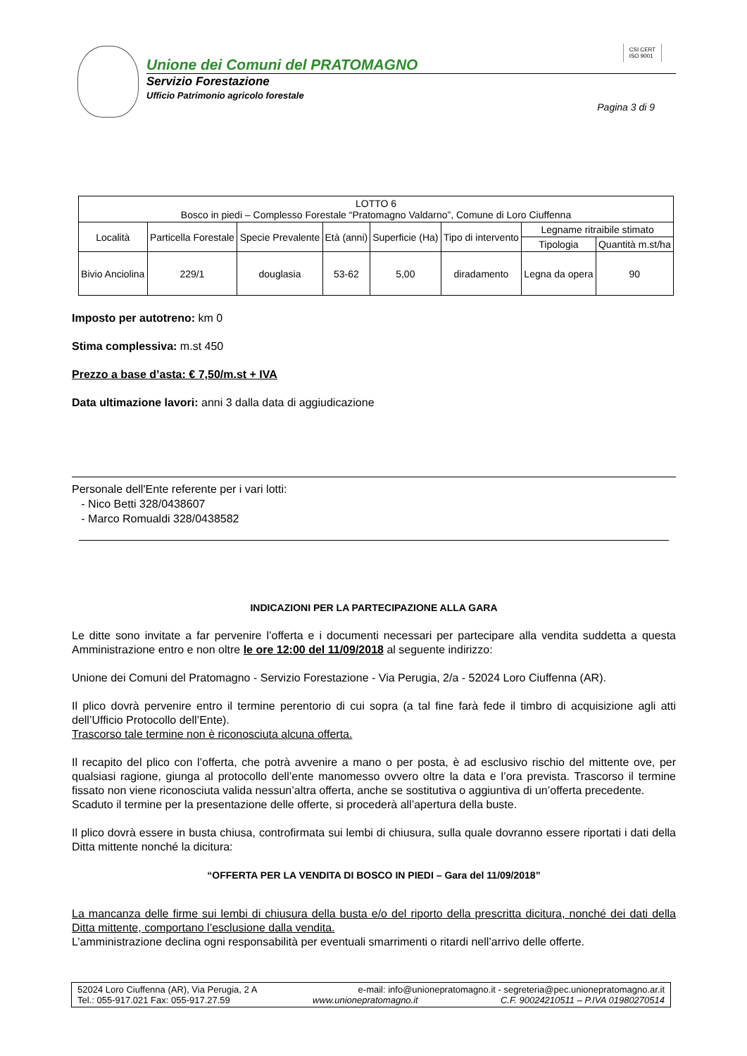Unione dei Comuni del PRATOMAGNO
Servizio Forestazione
Ufficio Patrimonio agricolo forestale
CSI CERT
ISO 9001
Pagina 3 di 9
| LOTTO 6 Bosco in piedi – Complesso Forestale “Pratomagno Valdarno”, Comune di Loro Ciuffenna | | | | | | | |
| Località | Particella Forestale | Specie Prevalente | Età (anni) | Superficie (Ha) | Tipo di intervento | Legname ritraibile stimato | |
| | | | | | | Tipologia | Quantità m.st/ha |
| Bivio Anciolina | 229/1 | douglasia | 53-62 | 5,00 | diradamento | Legna da opera | 90 |
Imposto per autotreno: km 0
Stima complessiva: m.st 450
Prezzo a base d’asta: € 7,50/m.st + IVA
Data ultimazione lavori: anni 3 dalla data di aggiudicazione
Personale dell'Ente referente per i vari lotti:
- Nico Betti 328/0438607
- Marco Romualdi 328/0438582
INDICAZIONI PER LA PARTECIPAZIONE ALLA GARA
Le ditte sono invitate a far pervenire l’offerta e i documenti necessari per partecipare alla vendita suddetta a questa Amministrazione entro e non oltre le ore 12:00 del 11/09/2018 al seguente indirizzo:
Unione dei Comuni del Pratomagno - Servizio Forestazione - Via Perugia, 2/a - 52024 Loro Ciuffenna (AR).
Il plico dovrà pervenire entro il termine perentorio di cui sopra (a tal fine farà fede il timbro di acquisizione agli atti dell’Ufficio Protocollo dell’Ente).
Trascorso tale termine non è riconosciuta alcuna offerta.
Il recapito del plico con l’offerta, che potrà avvenire a mano o per posta, è ad esclusivo rischio del mittente ove, per qualsiasi ragione, giunga al protocollo dell’ente manomesso ovvero oltre la data e l’ora prevista. Trascorso il termine fissato non viene riconosciuta valida nessun’altra offerta, anche se sostitutiva o aggiuntiva di un’offerta precedente.
Scaduto il termine per la presentazione delle offerte, si procederà all’apertura della buste.
Il plico dovrà essere in busta chiusa, controfirmata sui lembi di chiusura, sulla quale dovranno essere riportati i dati della Ditta mittente nonché la dicitura:
“OFFERTA PER LA VENDITA DI BOSCO IN PIEDI – Gara del 11/09/2018”
La mancanza delle firme sui lembi di chiusura della busta e/o del riporto della prescritta dicitura, nonché dei dati della Ditta mittente, comportano l’esclusione dalla vendita.
L’amministrazione declina ogni responsabilità per eventuali smarrimenti o ritardi nell’arrivo delle offerte.
52024 Loro Ciuffenna (AR), Via Perugia, 2 A e-mail: info@unionepratomagno.it - segreteria@pec.unionepratomagno.ar.it
Tel.: 055-917.021 Fax: 055-917.27.59 www.unionepratomagno.it C.F. 90024210511 – P.IVA 01980270514